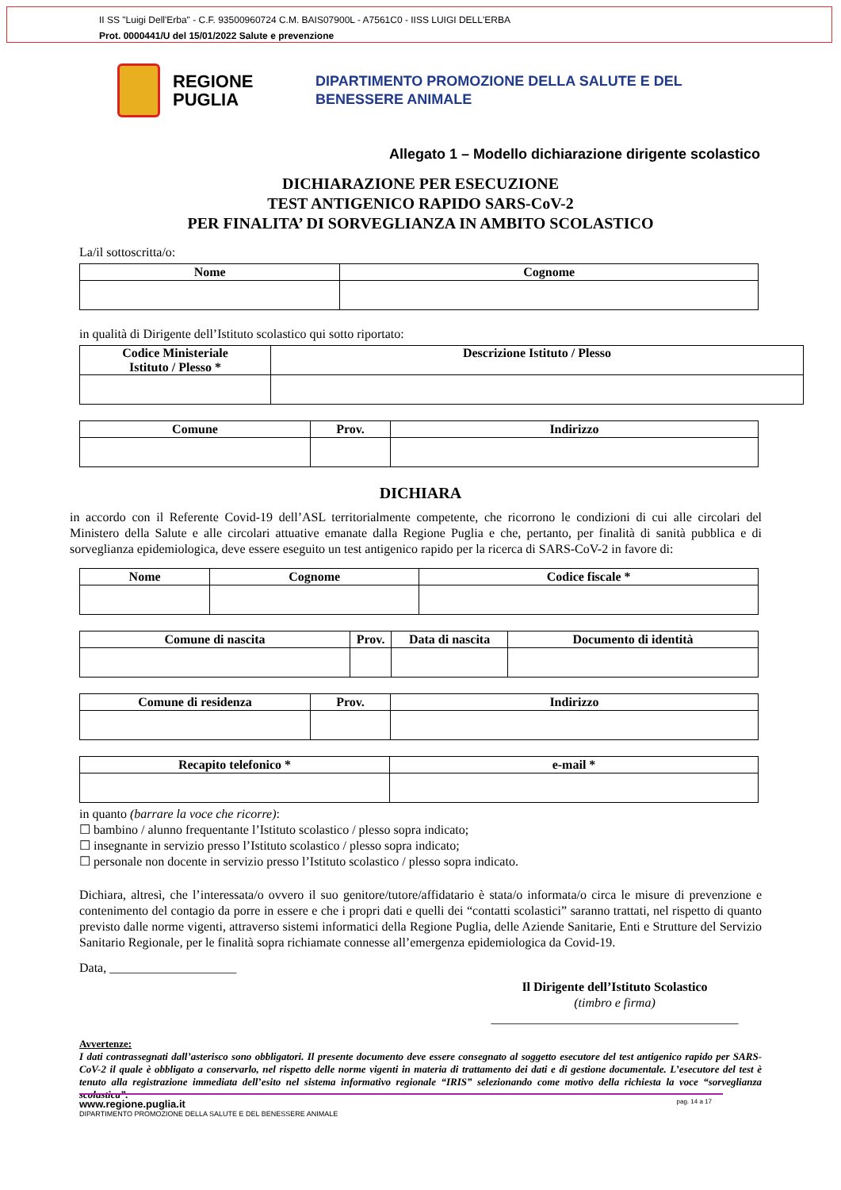II SS "Luigi Dell'Erba" - C.F. 93500960724 C.M. BAIS07900L - A7561C0 - IISS LUIGI DELL'ERBA
Prot. 0000441/U del 15/01/2022 Salute e prevenzione
REGIONE PUGLIA
DIPARTIMENTO PROMOZIONE DELLA SALUTE E DEL
BENESSERE ANIMALE
Allegato 1 – Modello dichiarazione dirigente scolastico
DICHIARAZIONE PER ESECUZIONE
TEST ANTIGENICO RAPIDO SARS-CoV-2
PER FINALITA’ DI SORVEGLIANZA IN AMBITO SCOLASTICO
La/il sottoscritta/o:
| Nome | Cognome |
| --- | --- |
in qualità di Dirigente dell’Istituto scolastico qui sotto riportato:
| Codice Ministeriale Istituto / Plesso * | Descrizione Istituto / Plesso |
| --- | --- |
| Comune | Prov. | Indirizzo |
| --- | --- | --- |
DICHIARA
in accordo con il Referente Covid-19 dell’ASL territorialmente competente, che ricorrono le condizioni di cui alle circolari del Ministero della Salute e alle circolari attuative emanate dalla Regione Puglia e che, pertanto, per finalità di sanità pubblica e di sorveglianza epidemiologica, deve essere eseguito un test antigenico rapido per la ricerca di SARS-CoV-2 in favore di:
| Nome | Cognome | Codice fiscale * |
| --- | --- | --- |
| Comune di nascita | Prov. | Data di nascita | Documento di identità |
| --- | --- | --- | --- |
| Comune di residenza | Prov. | Indirizzo |
| --- | --- | --- |
| Recapito telefonico * | e-mail * |
| --- | --- |
in quanto (barrare la voce che ricorre):
☐ bambino / alunno frequentante l’Istituto scolastico / plesso sopra indicato;
☐ insegnante in servizio presso l’Istituto scolastico / plesso sopra indicato;
☐ personale non docente in servizio presso l’Istituto scolastico / plesso sopra indicato.
Dichiara, altresì, che l’interessata/o ovvero il suo genitore/tutore/affidatario è stata/o informata/o circa le misure di prevenzione e contenimento del contagio da porre in essere e che i propri dati e quelli dei “contatti scolastici” saranno trattati, nel rispetto di quanto previsto dalle norme vigenti, attraverso sistemi informatici della Regione Puglia, delle Aziende Sanitarie, Enti e Strutture del Servizio Sanitario Regionale, per le finalità sopra richiamate connesse all’emergenza epidemiologica da Covid-19.
Data, ____________________
Il Dirigente dell’Istituto Scolastico
(timbro e firma)
_______________________________________
Avvertenze:
I dati contrassegnati dall’asterisco sono obbligatori. Il presente documento deve essere consegnato al soggetto esecutore del test antigenico rapido per SARS-CoV-2 il quale è obbligato a conservarlo, nel rispetto delle norme vigenti in materia di trattamento dei dati e di gestione documentale. L’esecutore del test è tenuto alla registrazione immediata dell’esito nel sistema informativo regionale “IRIS” selezionando come motivo della richiesta la voce “sorveglianza scolastica”.
www.regione.puglia.it pag. 14 a 17
DIPARTIMENTO PROMOZIONE DELLA SALUTE E DEL BENESSERE ANIMALE